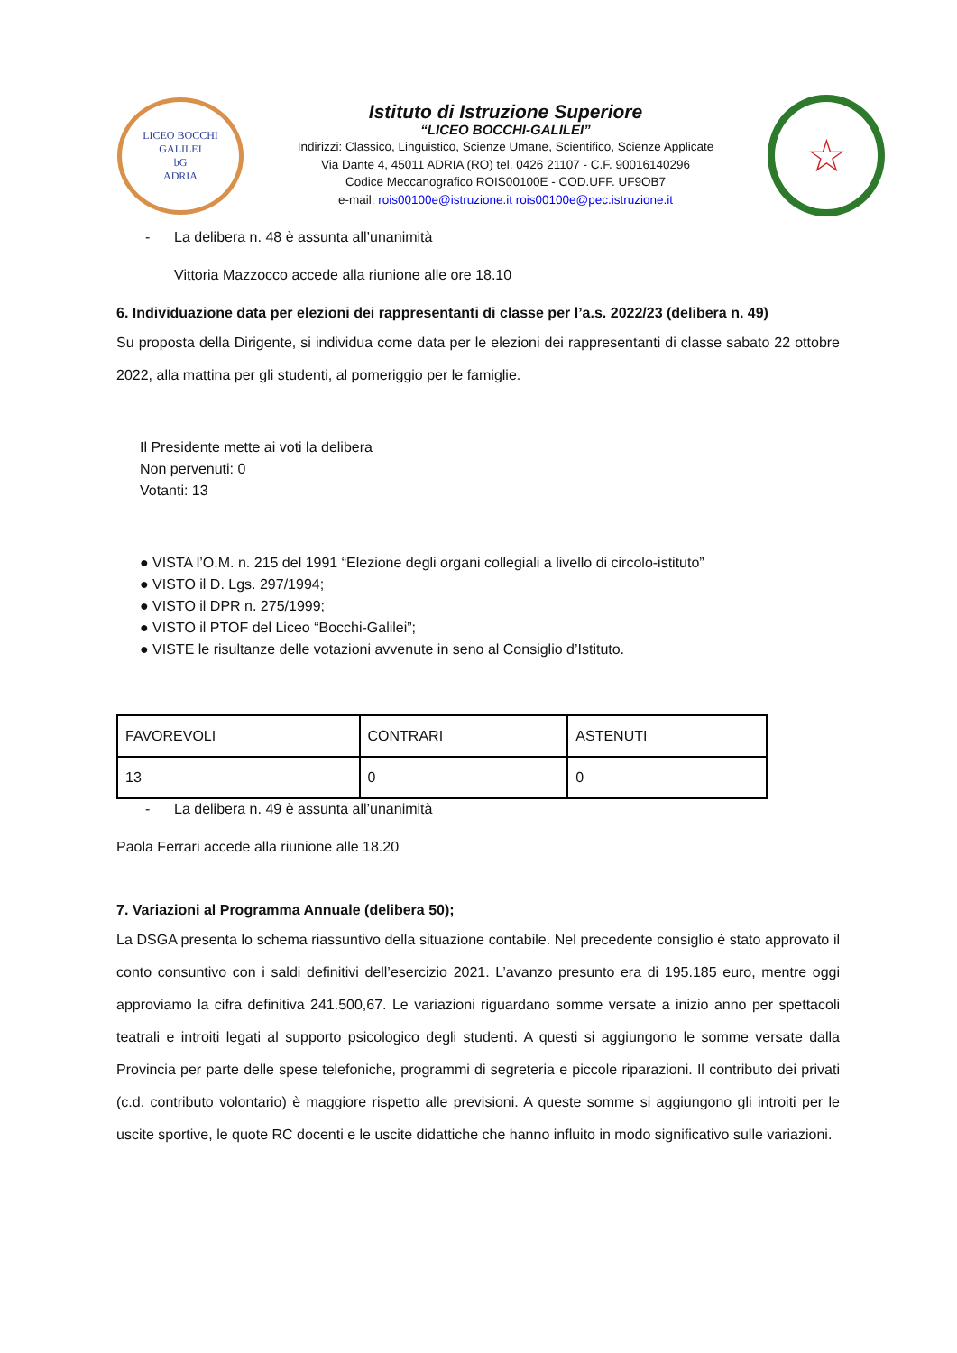LICEO BOCCHI GALILEI
bG
ADRIA
Istituto di Istruzione Superiore
“LICEO BOCCHI-GALILEI”
Indirizzi: Classico, Linguistico, Scienze Umane, Scientifico, Scienze Applicate
Via Dante 4, 45011 ADRIA (RO) tel. 0426 21107 - C.F. 90016140296
Codice Meccanografico ROIS00100E - COD.UFF. UF9OB7
e-mail: rois00100e@istruzione.it rois00100e@pec.istruzione.it
☆
- La delibera n. 48 è assunta all’unanimità
Vittoria Mazzocco accede alla riunione alle ore 18.10
6. Individuazione data per elezioni dei rappresentanti di classe per l’a.s. 2022/23 (delibera n. 49)
Su proposta della Dirigente, si individua come data per le elezioni dei rappresentanti di classe sabato 22 ottobre 2022, alla mattina per gli studenti, al pomeriggio per le famiglie.
Il Presidente mette ai voti la delibera
Non pervenuti: 0
Votanti: 13
● VISTA l’O.M. n. 215 del 1991 “Elezione degli organi collegiali a livello di circolo-istituto”
● VISTO il D. Lgs. 297/1994;
● VISTO il DPR n. 275/1999;
● VISTO il PTOF del Liceo “Bocchi-Galilei”;
● VISTE le risultanze delle votazioni avvenute in seno al Consiglio d’Istituto.
| FAVOREVOLI | CONTRARI | ASTENUTI |
| 13 | 0 | 0 |
- La delibera n. 49 è assunta all’unanimità
Paola Ferrari accede alla riunione alle 18.20
7. Variazioni al Programma Annuale (delibera 50);
La DSGA presenta lo schema riassuntivo della situazione contabile. Nel precedente consiglio è stato approvato il conto consuntivo con i saldi definitivi dell’esercizio 2021. L’avanzo presunto era di 195.185 euro, mentre oggi approviamo la cifra definitiva 241.500,67. Le variazioni riguardano somme versate a inizio anno per spettacoli teatrali e introiti legati al supporto psicologico degli studenti. A questi si aggiungono le somme versate dalla Provincia per parte delle spese telefoniche, programmi di segreteria e piccole riparazioni. Il contributo dei privati (c.d. contributo volontario) è maggiore rispetto alle previsioni. A queste somme si aggiungono gli introiti per le uscite sportive, le quote RC docenti e le uscite didattiche che hanno influito in modo significativo sulle variazioni.